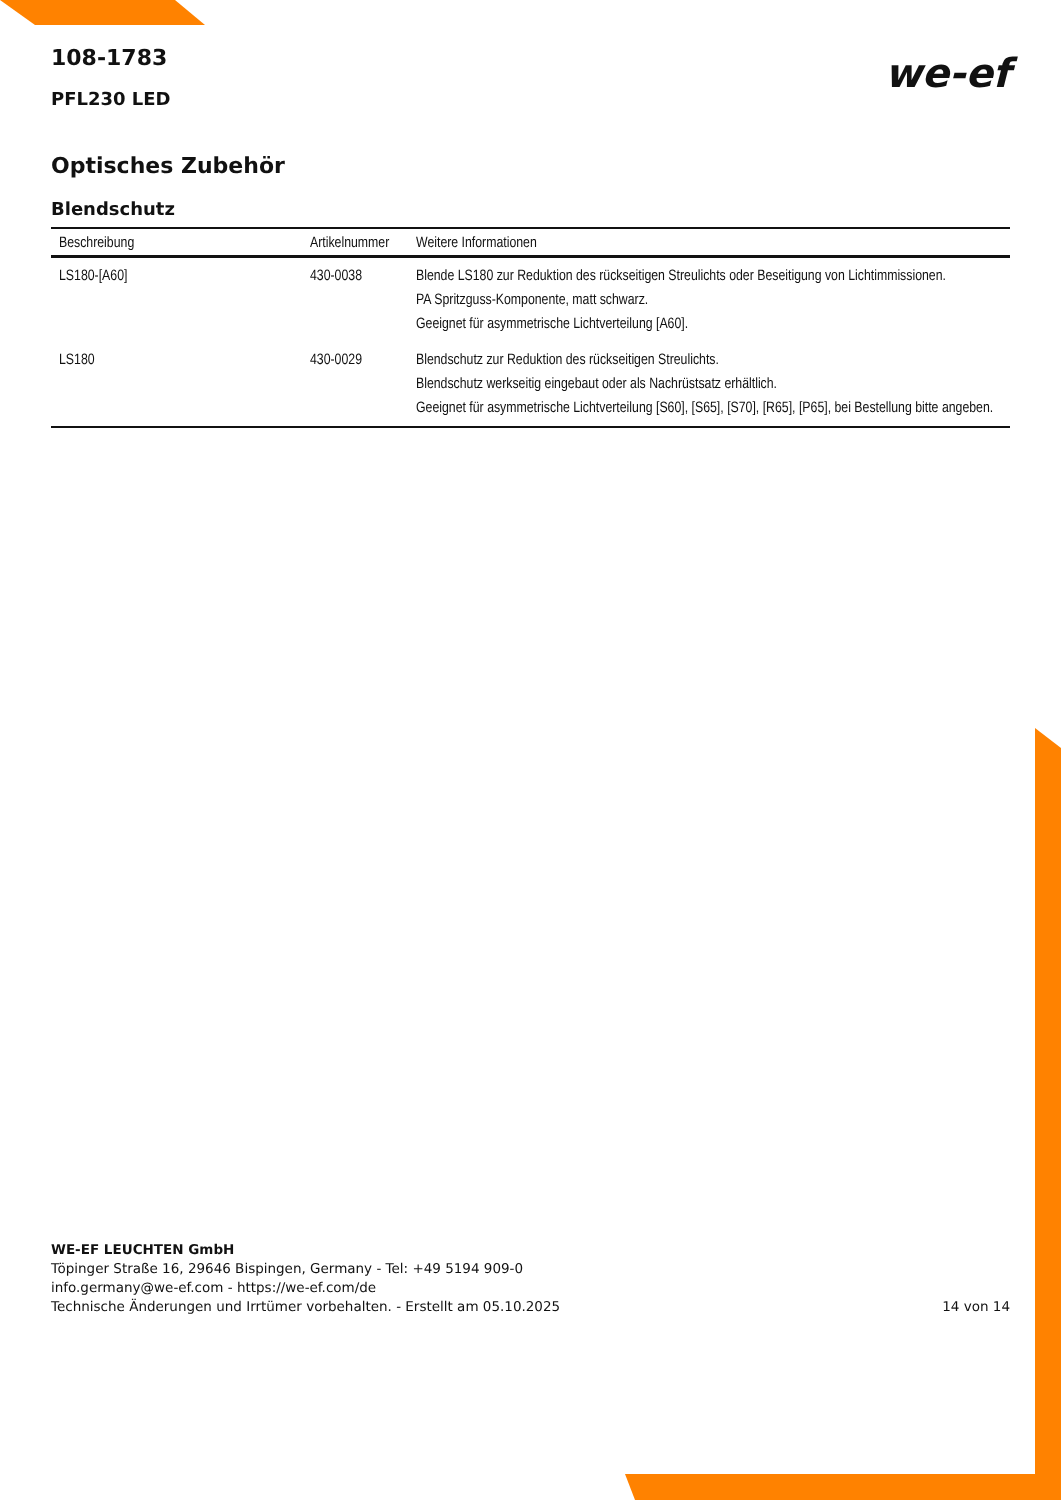108-1783
PFL230 LED
we-ef
Optisches Zubehör
Blendschutz
| Beschreibung | Artikelnummer | Weitere Informationen |
| --- | --- | --- |
| LS180-[A60] | 430-0038 | Blende LS180 zur Reduktion des rückseitigen Streulichts oder Beseitigung von Lichtimmissionen. PA Spritzguss-Komponente, matt schwarz. Geeignet für asymmetrische Lichtverteilung [A60]. |
| LS180 | 430-0029 | Blendschutz zur Reduktion des rückseitigen Streulichts. Blendschutz werkseitig eingebaut oder als Nachrüstsatz erhältlich. Geeignet für asymmetrische Lichtverteilung [S60], [S65], [S70], [R65], [P65], bei Bestellung bitte angeben. |
WE-EF LEUCHTEN GmbH
Töpinger Straße 16, 29646 Bispingen, Germany - Tel: +49 5194 909-0
info.germany@we-ef.com - https://we-ef.com/de
Technische Änderungen und Irrtümer vorbehalten. - Erstellt am 05.10.2025 14 von 14